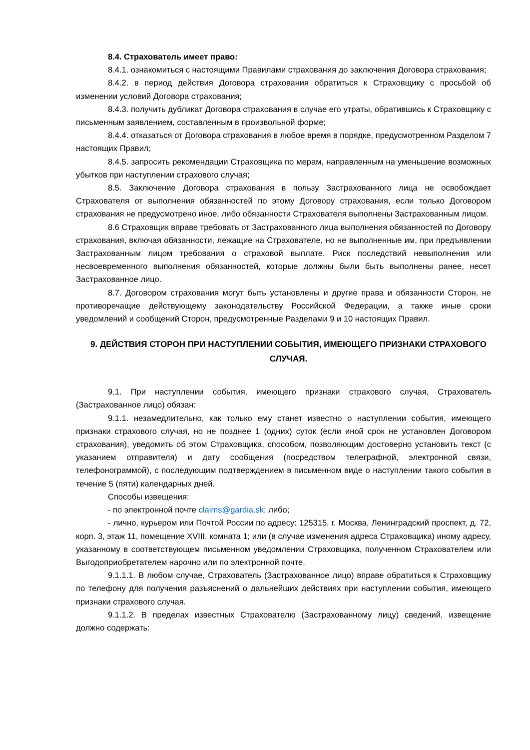8.4. Страхователь имеет право:
8.4.1. ознакомиться с настоящими Правилами страхования до заключения Договора страхования;
8.4.2. в период действия Договора страхования обратиться к Страховщику с просьбой об изменении условий Договора страхования;
8.4.3. получить дубликат Договора страхования в случае его утраты, обратившись к Страховщику с письменным заявлением, составленным в произвольной форме;
8.4.4. отказаться от Договора страхования в любое время в порядке, предусмотренном Разделом 7 настоящих Правил;
8.4.5. запросить рекомендации Страховщика по мерам, направленным на уменьшение возможных убытков при наступлении страхового случая;
8.5. Заключение Договора страхования в пользу Застрахованного лица не освобождает Страхователя от выполнения обязанностей по этому Договору страхования, если только Договором страхования не предусмотрено иное, либо обязанности Страхователя выполнены Застрахованным лицом.
8.6 Страховщик вправе требовать от Застрахованного лица выполнения обязанностей по Договору страхования, включая обязанности, лежащие на Страхователе, но не выполненные им, при предъявлении Застрахованным лицом требования о страховой выплате. Риск последствий невыполнения или несвоевременного выполнения обязанностей, которые должны были быть выполнены ранее, несет Застрахованное лицо.
8.7. Договором страхования могут быть установлены и другие права и обязанности Сторон, не противоречащие действующему законодательству Российской Федерации, а также иные сроки уведомлений и сообщений Сторон, предусмотренные Разделами 9 и 10 настоящих Правил.
9. ДЕЙСТВИЯ СТОРОН ПРИ НАСТУПЛЕНИИ СОБЫТИЯ, ИМЕЮЩЕГО ПРИЗНАКИ СТРАХОВОГО СЛУЧАЯ.
9.1. При наступлении события, имеющего признаки страхового случая, Страхователь (Застрахованное лицо) обязан:
9.1.1. незамедлительно, как только ему станет известно о наступлении события, имеющего признаки страхового случая, но не позднее 1 (одних) суток (если иной срок не установлен Договором страхования), уведомить об этом Страховщика, способом, позволяющим достоверно установить текст (с указанием отправителя) и дату сообщения (посредством телеграфной, электронной связи, телефонограммой), с последующим подтверждением в письменном виде о наступлении такого события в течение 5 (пяти) календарных дней.
Способы извещения:
- по электронной почте claims@gardia.sk; либо;
- лично, курьером или Почтой России по адресу: 125315, г. Москва, Ленинградский проспект, д. 72, корп. 3, этаж 11, помещение XVIII, комната 1; или (в случае изменения адреса Страховщика) иному адресу, указанному в соответствующем письменном уведомлении Страховщика, полученном Страхователем или Выгодоприобретателем нарочно или по электронной почте.
9.1.1.1. В любом случае, Страхователь (Застрахованное лицо) вправе обратиться к Страховщику по телефону для получения разъяснений о дальнейших действиях при наступлении события, имеющего признаки страхового случая.
9.1.1.2. В пределах известных Страхователю (Застрахованному лицу) сведений, извещение должно содержать: